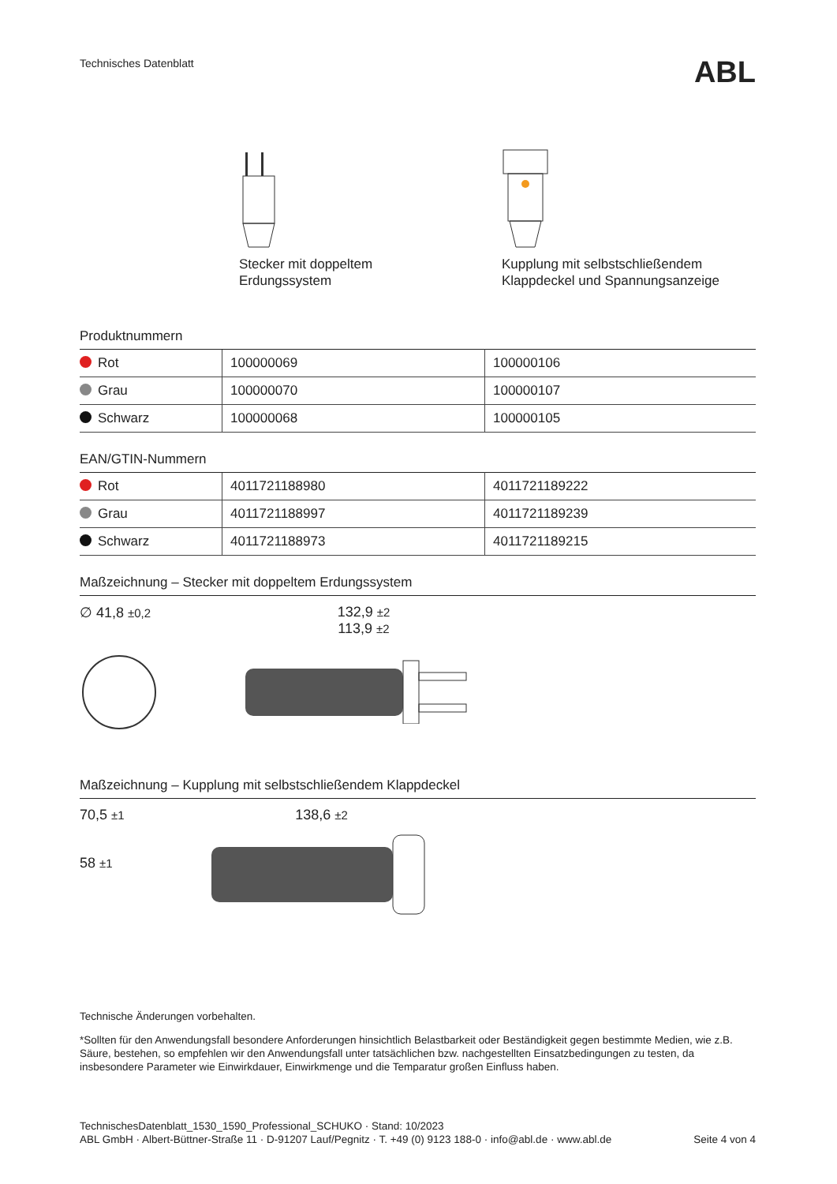Technisches Datenblatt ABL
Stecker mit doppeltem
Erdungssystem
Kupplung mit selbstschließendem
Klappdeckel und Spannungsanzeige
Produktnummern
| Rot | 100000069 | 100000106 |
| Grau | 100000070 | 100000107 |
| Schwarz | 100000068 | 100000105 |
EAN/GTIN-Nummern
| Rot | 4011721188980 | 4011721189222 |
| Grau | 4011721188997 | 4011721189239 |
| Schwarz | 4011721188973 | 4011721189215 |
Maßzeichnung – Stecker mit doppeltem Erdungssystem
∅ 41,8 ±0,2
132,9 ±2
113,9 ±2
Maßzeichnung – Kupplung mit selbstschließendem Klappdeckel
70,5 ±1
58 ±1
138,6 ±2
Technische Änderungen vorbehalten.
*Sollten für den Anwendungsfall besondere Anforderungen hinsichtlich Belastbarkeit oder Beständigkeit gegen bestimmte Medien, wie z.B. Säure, bestehen, so empfehlen wir den Anwendungsfall unter tatsächlichen bzw. nachgestellten Einsatzbedingungen zu testen, da insbesondere Parameter wie Einwirkdauer, Einwirkmenge und die Temparatur großen Einfluss haben.
TechnischesDatenblatt_1530_1590_Professional_SCHUKO · Stand: 10/2023
ABL GmbH · Albert-Büttner-Straße 11 · D-91207 Lauf/Pegnitz · T. +49 (0) 9123 188-0 · info@abl.de · www.abl.de Seite 4 von 4